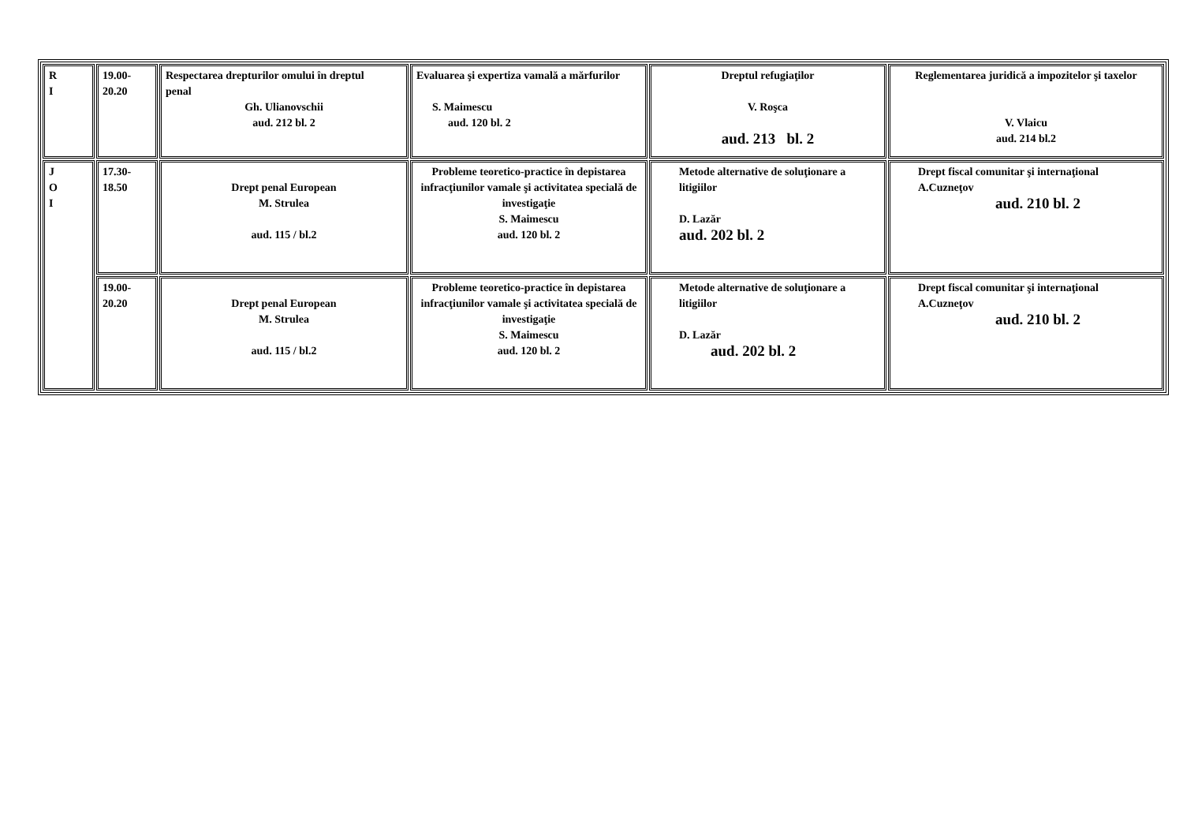| R I | 19.00- 20.20 | Respectarea drepturilor omului în dreptul penal Gh. Ulianovschii aud. 212 bl. 2 | Evaluarea şi expertiza vamală a mărfurilor S. Maimescu aud. 120 bl. 2 | Dreptul refugiaţilor V. Roşca aud. 213 bl. 2 | Reglementarea juridică a impozitelor şi taxelor V. Vlaicu aud. 214 bl.2 |
| J O I | 17.30- 18.50 | Drept penal European M. Strulea aud. 115 / bl.2 | Probleme teoretico-practice în depistarea infracţiunilor vamale şi activitatea specială de investigaţie S. Maimescu aud. 120 bl. 2 | Metode alternative de soluţionare a litigiilor D. Lazăr aud. 202 bl. 2 | Drept fiscal comunitar şi internaţional A.Cuzneţov aud. 210 bl. 2 |
| | 19.00- 20.20 | Drept penal European M. Strulea aud. 115 / bl.2 | Probleme teoretico-practice în depistarea infracţiunilor vamale şi activitatea specială de investigaţie S. Maimescu aud. 120 bl. 2 | Metode alternative de soluţionare a litigiilor D. Lazăr aud. 202 bl. 2 | Drept fiscal comunitar şi internaţional A.Cuzneţov aud. 210 bl. 2 |